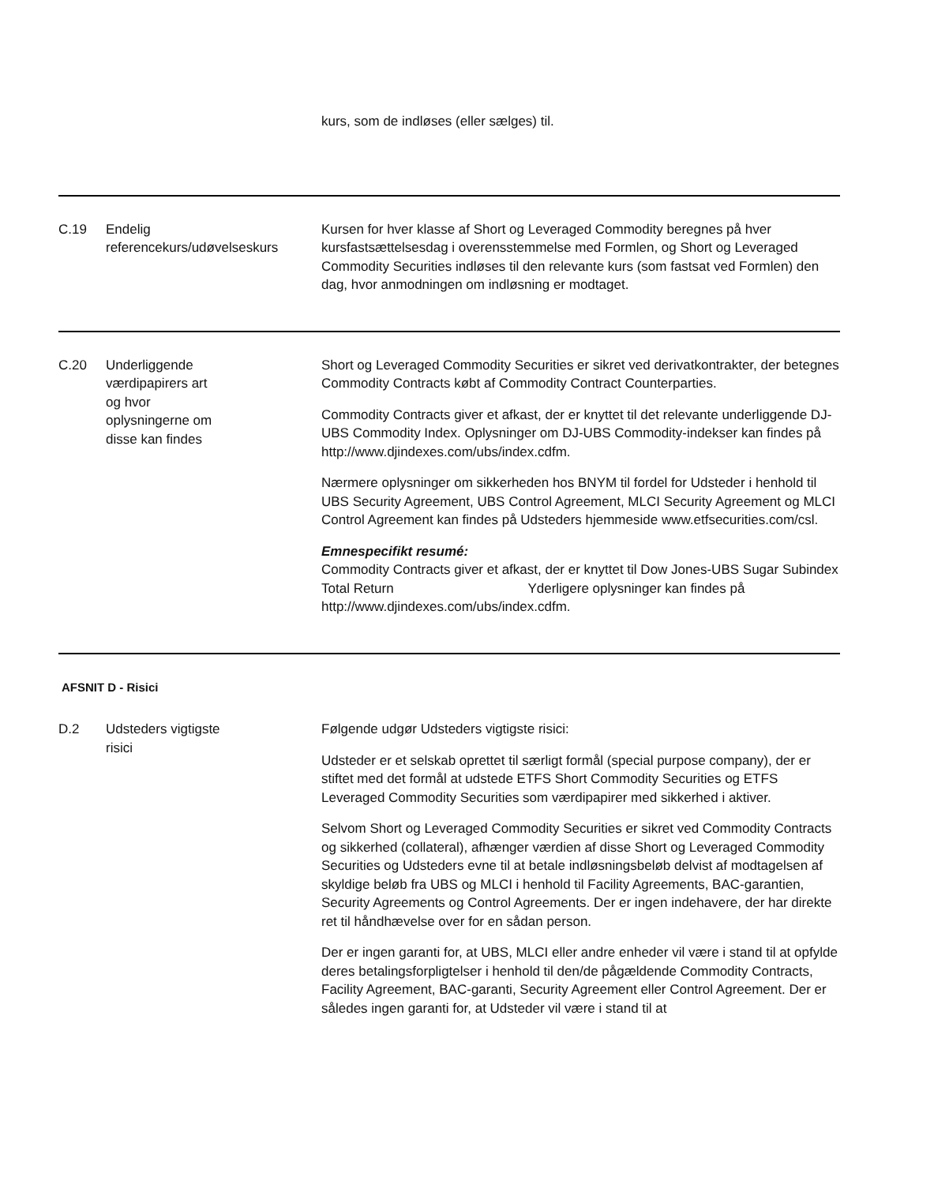| | | kurs, som de indløses (eller sælges) til. |
| C.19 | Endelig referencekurs/udøvelseskurs | Kursen for hver klasse af Short og Leveraged Commodity beregnes på hver kursfastsættelsesdag i overensstemmelse med Formlen, og Short og Leveraged Commodity Securities indløses til den relevante kurs (som fastsat ved Formlen) den dag, hvor anmodningen om indløsning er modtaget. |
| C.20 | Underliggende værdipapirers art og hvor oplysningerne om disse kan findes | Short og Leveraged Commodity Securities er sikret ved derivatkontrakter, der betegnes Commodity Contracts købt af Commodity Contract Counterparties. Commodity Contracts giver et afkast, der er knyttet til det relevante underliggende DJ-UBS Commodity Index. Oplysninger om DJ-UBS Commodity-indekser kan findes på http://www.djindexes.com/ubs/index.cdfm. Nærmere oplysninger om sikkerheden hos BNYM til fordel for Udsteder i henhold til UBS Security Agreement, UBS Control Agreement, MLCI Security Agreement og MLCI Control Agreement kan findes på Udsteders hjemmeside www.etfsecurities.com/csl. Emnespecifikt resumé: Commodity Contracts giver et afkast, der er knyttet til Dow Jones-UBS Sugar Subindex Total Return Yderligere oplysninger kan findes på http://www.djindexes.com/ubs/index.cdfm. |
AFSNIT D - Risici
| D.2 | Udsteders vigtigste risici | Følgende udgør Udsteders vigtigste risici: Udsteder er et selskab oprettet til særligt formål (special purpose company), der er stiftet med det formål at udstede ETFS Short Commodity Securities og ETFS Leveraged Commodity Securities som værdipapirer med sikkerhed i aktiver. Selvom Short og Leveraged Commodity Securities er sikret ved Commodity Contracts og sikkerhed (collateral), afhænger værdien af disse Short og Leveraged Commodity Securities og Udsteders evne til at betale indløsningsbeløb delvist af modtagelsen af skyldige beløb fra UBS og MLCI i henhold til Facility Agreements, BAC-garantien, Security Agreements og Control Agreements. Der er ingen indehavere, der har direkte ret til håndhævelse over for en sådan person. Der er ingen garanti for, at UBS, MLCI eller andre enheder vil være i stand til at opfylde deres betalingsforpligtelser i henhold til den/de pågældende Commodity Contracts, Facility Agreement, BAC-garanti, Security Agreement eller Control Agreement. Der er således ingen garanti for, at Udsteder vil være i stand til at |